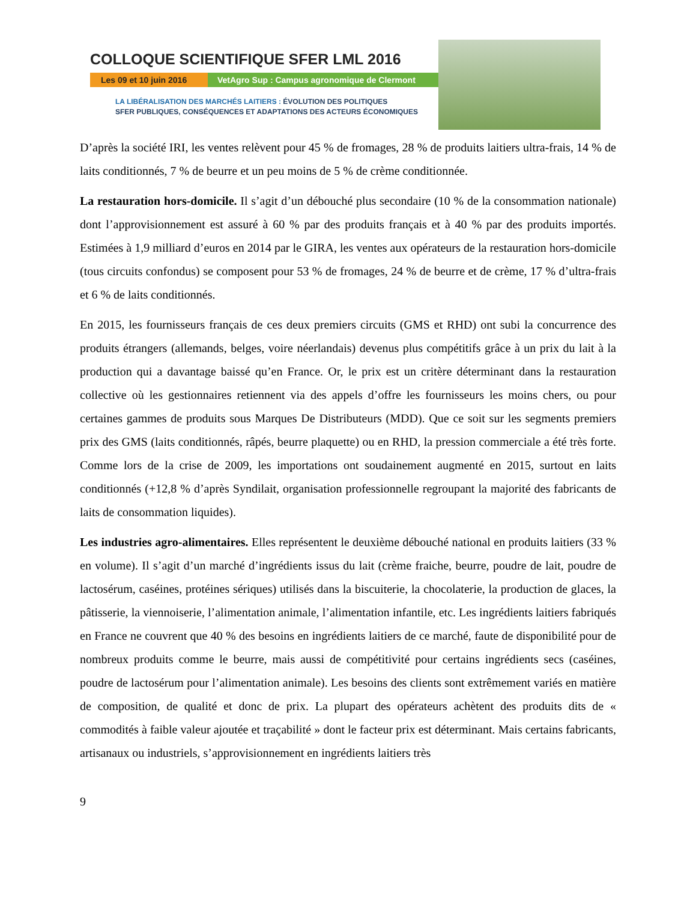COLLOQUE SCIENTIFIQUE SFER LML 2016
Les 09 et 10 juin 2016
VetAgro Sup : Campus agronomique de Clermont
LA LIBÉRALISATION DES MARCHÉS LAITIERS : ÉVOLUTION DES POLITIQUES
SFER PUBLIQUES, CONSÉQUENCES ET ADAPTATIONS DES ACTEURS ÉCONOMIQUES
D’après la société IRI, les ventes relèvent pour 45 % de fromages, 28 % de produits laitiers ultra-frais, 14 % de laits conditionnés, 7 % de beurre et un peu moins de 5 % de crème conditionnée.
La restauration hors-domicile. Il s’agit d’un débouché plus secondaire (10 % de la consommation nationale) dont l’approvisionnement est assuré à 60 % par des produits français et à 40 % par des produits importés. Estimées à 1,9 milliard d’euros en 2014 par le GIRA, les ventes aux opérateurs de la restauration hors-domicile (tous circuits confondus) se composent pour 53 % de fromages, 24 % de beurre et de crème, 17 % d’ultra-frais et 6 % de laits conditionnés.
En 2015, les fournisseurs français de ces deux premiers circuits (GMS et RHD) ont subi la concurrence des produits étrangers (allemands, belges, voire néerlandais) devenus plus compétitifs grâce à un prix du lait à la production qui a davantage baissé qu’en France. Or, le prix est un critère déterminant dans la restauration collective où les gestionnaires retiennent via des appels d’offre les fournisseurs les moins chers, ou pour certaines gammes de produits sous Marques De Distributeurs (MDD). Que ce soit sur les segments premiers prix des GMS (laits conditionnés, râpés, beurre plaquette) ou en RHD, la pression commerciale a été très forte. Comme lors de la crise de 2009, les importations ont soudainement augmenté en 2015, surtout en laits conditionnés (+12,8 % d’après Syndilait, organisation professionnelle regroupant la majorité des fabricants de laits de consommation liquides).
Les industries agro-alimentaires. Elles représentent le deuxième débouché national en produits laitiers (33 % en volume). Il s’agit d’un marché d’ingrédients issus du lait (crème fraiche, beurre, poudre de lait, poudre de lactosérum, caséines, protéines sériques) utilisés dans la biscuiterie, la chocolaterie, la production de glaces, la pâtisserie, la viennoiserie, l’alimentation animale, l’alimentation infantile, etc. Les ingrédients laitiers fabriqués en France ne couvrent que 40 % des besoins en ingrédients laitiers de ce marché, faute de disponibilité pour de nombreux produits comme le beurre, mais aussi de compétitivité pour certains ingrédients secs (caséines, poudre de lactosérum pour l’alimentation animale). Les besoins des clients sont extrêmement variés en matière de composition, de qualité et donc de prix. La plupart des opérateurs achètent des produits dits de « commodités à faible valeur ajoutée et traçabilité » dont le facteur prix est déterminant. Mais certains fabricants, artisanaux ou industriels, s’approvisionnement en ingrédients laitiers très
9